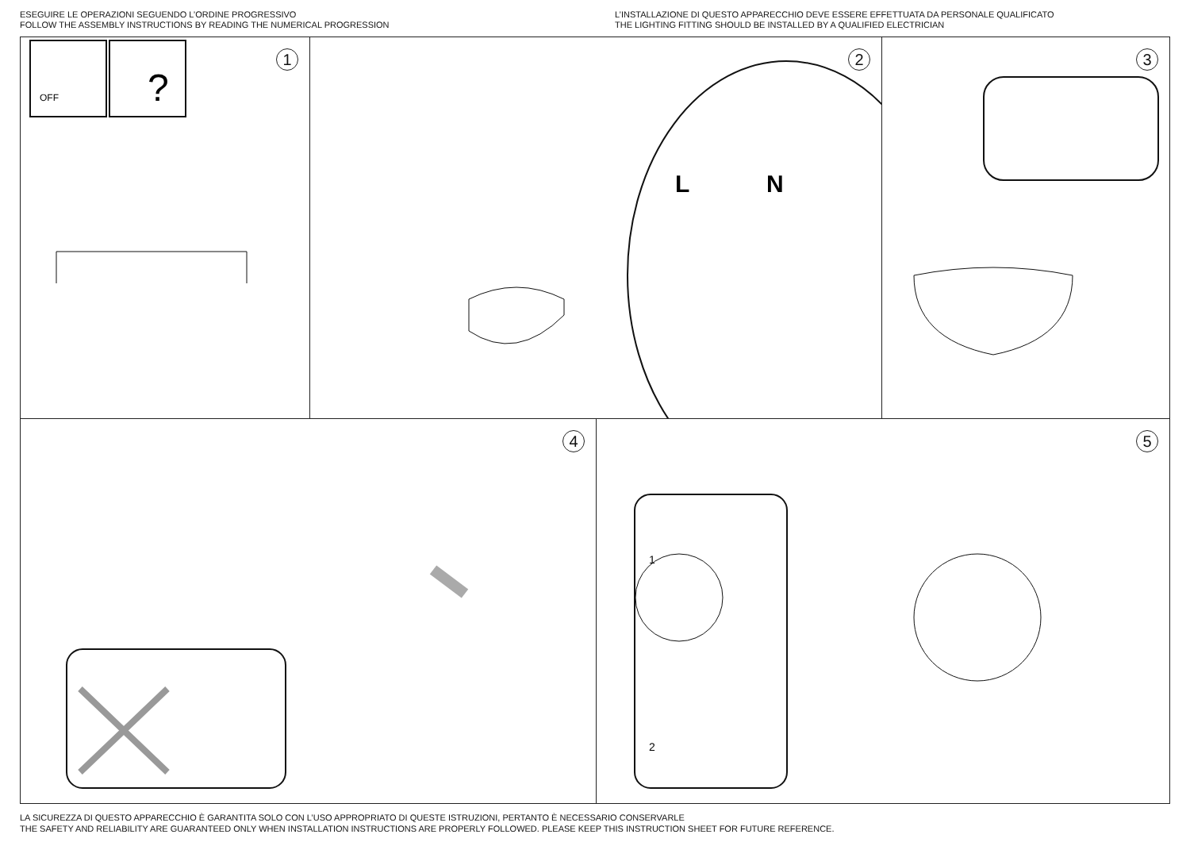ESEGUIRE LE OPERAZIONI SEGUENDO L’ORDINE PROGRESSIVO
FOLLOW THE ASSEMBLY INSTRUCTIONS BY READING THE NUMERICAL PROGRESSION
L’INSTALLAZIONE DI QUESTO APPARECCHIO DEVE ESSERE EFFETTUATA DA PERSONALE QUALIFICATO
THE LIGHTING FITTING SHOULD BE INSTALLED BY A QUALIFIED ELECTRICIAN
1
OFF
?
2
L
N
3
4
5
1
2
LA SICUREZZA DI QUESTO APPARECCHIO È GARANTITA SOLO CON L’USO APPROPRIATO DI QUESTE ISTRUZIONI, PERTANTO È NECESSARIO CONSERVARLE
THE SAFETY AND RELIABILITY ARE GUARANTEED ONLY WHEN INSTALLATION INSTRUCTIONS ARE PROPERLY FOLLOWED. PLEASE KEEP THIS INSTRUCTION SHEET FOR FUTURE REFERENCE.